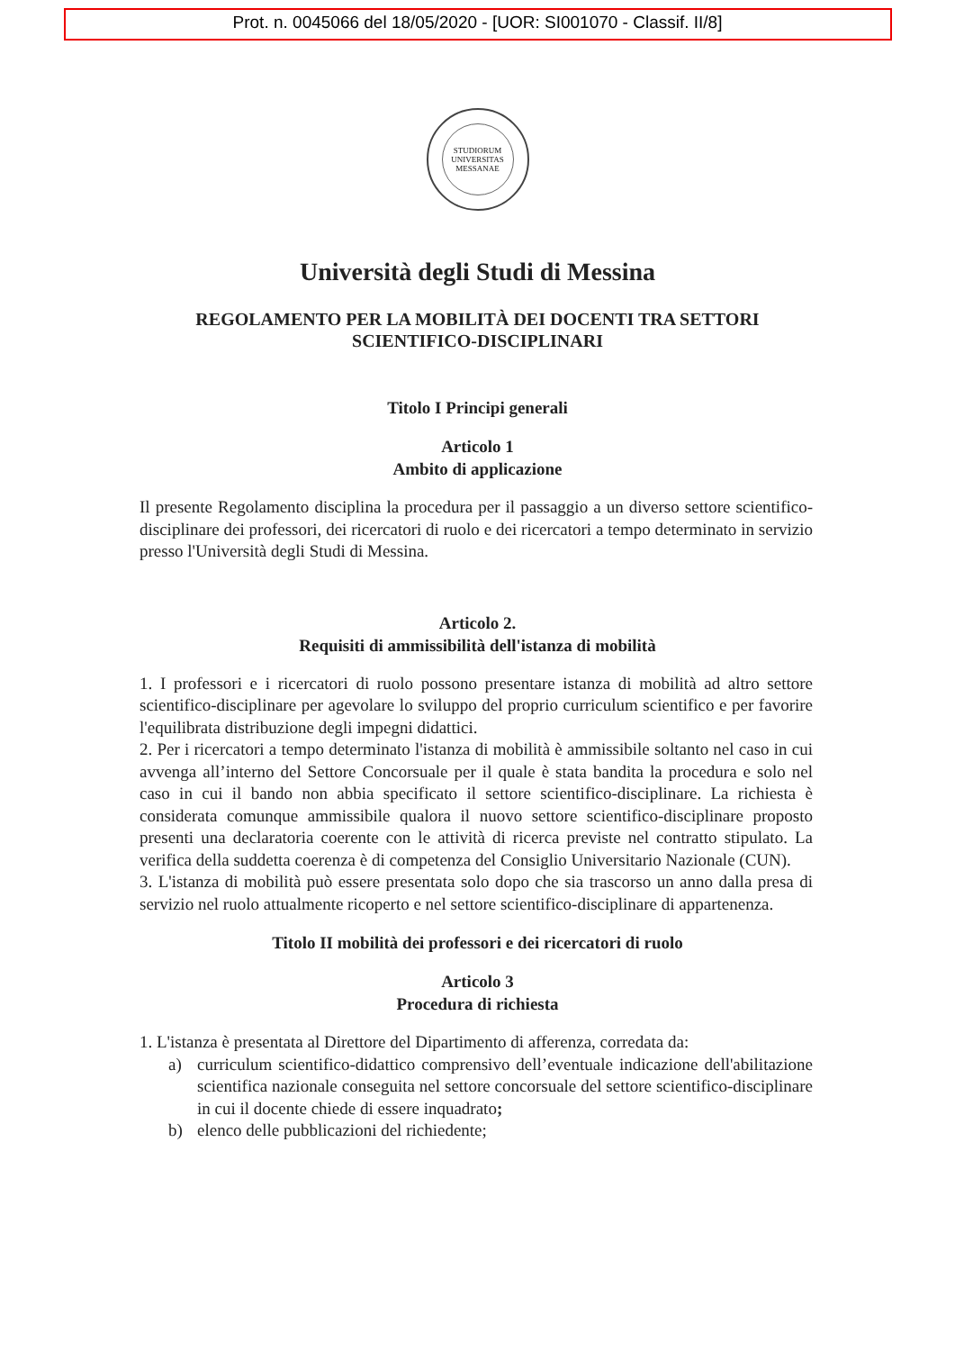Prot. n. 0045066 del 18/05/2020 - [UOR: SI001070 - Classif. II/8]
STUDIORUM UNIVERSITAS MESSANAE
Università degli Studi di Messina
REGOLAMENTO PER LA MOBILITÀ DEI DOCENTI TRA SETTORI
SCIENTIFICO-DISCIPLINARI
Titolo I Principi generali
Articolo 1
Ambito di applicazione
Il presente Regolamento disciplina la procedura per il passaggio a un diverso settore scientifico- disciplinare dei professori, dei ricercatori di ruolo e dei ricercatori a tempo determinato in servizio presso l'Università degli Studi di Messina.
Articolo 2.
Requisiti di ammissibilità dell'istanza di mobilità
1. I professori e i ricercatori di ruolo possono presentare istanza di mobilità ad altro settore scientifico-disciplinare per agevolare lo sviluppo del proprio curriculum scientifico e per favorire l'equilibrata distribuzione degli impegni didattici.
2. Per i ricercatori a tempo determinato l'istanza di mobilità è ammissibile soltanto nel caso in cui avvenga all’interno del Settore Concorsuale per il quale è stata bandita la procedura e solo nel caso in cui il bando non abbia specificato il settore scientifico-disciplinare. La richiesta è considerata comunque ammissibile qualora il nuovo settore scientifico-disciplinare proposto presenti una declaratoria coerente con le attività di ricerca previste nel contratto stipulato. La verifica della suddetta coerenza è di competenza del Consiglio Universitario Nazionale (CUN).
3. L'istanza di mobilità può essere presentata solo dopo che sia trascorso un anno dalla presa di servizio nel ruolo attualmente ricoperto e nel settore scientifico-disciplinare di appartenenza.
Titolo II mobilità dei professori e dei ricercatori di ruolo
Articolo 3
Procedura di richiesta
1. L'istanza è presentata al Direttore del Dipartimento di afferenza, corredata da:
a) curriculum scientifico-didattico comprensivo dell’eventuale indicazione dell'abilitazione scientifica nazionale conseguita nel settore concorsuale del settore scientifico-disciplinare in cui il docente chiede di essere inquadrato;
b) elenco delle pubblicazioni del richiedente;